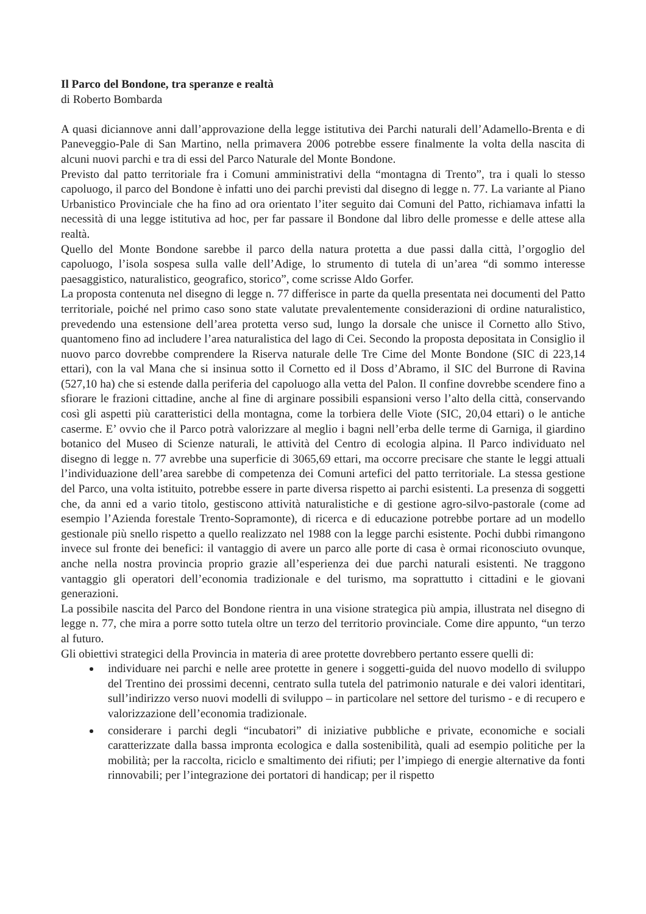Il Parco del Bondone, tra speranze e realtà
di Roberto Bombarda
A quasi diciannove anni dall’approvazione della legge istitutiva dei Parchi naturali dell’Adamello-Brenta e di Paneveggio-Pale di San Martino, nella primavera 2006 potrebbe essere finalmente la volta della nascita di alcuni nuovi parchi e tra di essi del Parco Naturale del Monte Bondone.
Previsto dal patto territoriale fra i Comuni amministrativi della “montagna di Trento”, tra i quali lo stesso capoluogo, il parco del Bondone è infatti uno dei parchi previsti dal disegno di legge n. 77. La variante al Piano Urbanistico Provinciale che ha fino ad ora orientato l’iter seguito dai Comuni del Patto, richiamava infatti la necessità di una legge istitutiva ad hoc, per far passare il Bondone dal libro delle promesse e delle attese alla realtà.
Quello del Monte Bondone sarebbe il parco della natura protetta a due passi dalla città, l’orgoglio del capoluogo, l’isola sospesa sulla valle dell’Adige, lo strumento di tutela di un’area “di sommo interesse paesaggistico, naturalistico, geografico, storico”, come scrisse Aldo Gorfer.
La proposta contenuta nel disegno di legge n. 77 differisce in parte da quella presentata nei documenti del Patto territoriale, poiché nel primo caso sono state valutate prevalentemente considerazioni di ordine naturalistico, prevedendo una estensione dell’area protetta verso sud, lungo la dorsale che unisce il Cornetto allo Stivo, quantomeno fino ad includere l’area naturalistica del lago di Cei. Secondo la proposta depositata in Consiglio il nuovo parco dovrebbe comprendere la Riserva naturale delle Tre Cime del Monte Bondone (SIC di 223,14 ettari), con la val Mana che si insinua sotto il Cornetto ed il Doss d’Abramo, il SIC del Burrone di Ravina (527,10 ha) che si estende dalla periferia del capoluogo alla vetta del Palon. Il confine dovrebbe scendere fino a sfiorare le frazioni cittadine, anche al fine di arginare possibili espansioni verso l’alto della città, conservando così gli aspetti più caratteristici della montagna, come la torbiera delle Viote (SIC, 20,04 ettari) o le antiche caserme. E’ ovvio che il Parco potrà valorizzare al meglio i bagni nell’erba delle terme di Garniga, il giardino botanico del Museo di Scienze naturali, le attività del Centro di ecologia alpina. Il Parco individuato nel disegno di legge n. 77 avrebbe una superficie di 3065,69 ettari, ma occorre precisare che stante le leggi attuali l’individuazione dell’area sarebbe di competenza dei Comuni artefici del patto territoriale. La stessa gestione del Parco, una volta istituito, potrebbe essere in parte diversa rispetto ai parchi esistenti. La presenza di soggetti che, da anni ed a vario titolo, gestiscono attività naturalistiche e di gestione agro-silvo-pastorale (come ad esempio l’Azienda forestale Trento-Sopramonte), di ricerca e di educazione potrebbe portare ad un modello gestionale più snello rispetto a quello realizzato nel 1988 con la legge parchi esistente. Pochi dubbi rimangono invece sul fronte dei benefici: il vantaggio di avere un parco alle porte di casa è ormai riconosciuto ovunque, anche nella nostra provincia proprio grazie all’esperienza dei due parchi naturali esistenti. Ne traggono vantaggio gli operatori dell’economia tradizionale e del turismo, ma soprattutto i cittadini e le giovani generazioni.
La possibile nascita del Parco del Bondone rientra in una visione strategica più ampia, illustrata nel disegno di legge n. 77, che mira a porre sotto tutela oltre un terzo del territorio provinciale. Come dire appunto, “un terzo al futuro.
Gli obiettivi strategici della Provincia in materia di aree protette dovrebbero pertanto essere quelli di:
individuare nei parchi e nelle aree protette in genere i soggetti-guida del nuovo modello di sviluppo del Trentino dei prossimi decenni, centrato sulla tutela del patrimonio naturale e dei valori identitari, sull’indirizzo verso nuovi modelli di sviluppo – in particolare nel settore del turismo - e di recupero e valorizzazione dell’economia tradizionale.
considerare i parchi degli “incubatori” di iniziative pubbliche e private, economiche e sociali caratterizzate dalla bassa impronta ecologica e dalla sostenibilità, quali ad esempio politiche per la mobilità; per la raccolta, riciclo e smaltimento dei rifiuti; per l’impiego di energie alternative da fonti rinnovabili; per l’integrazione dei portatori di handicap; per il rispetto